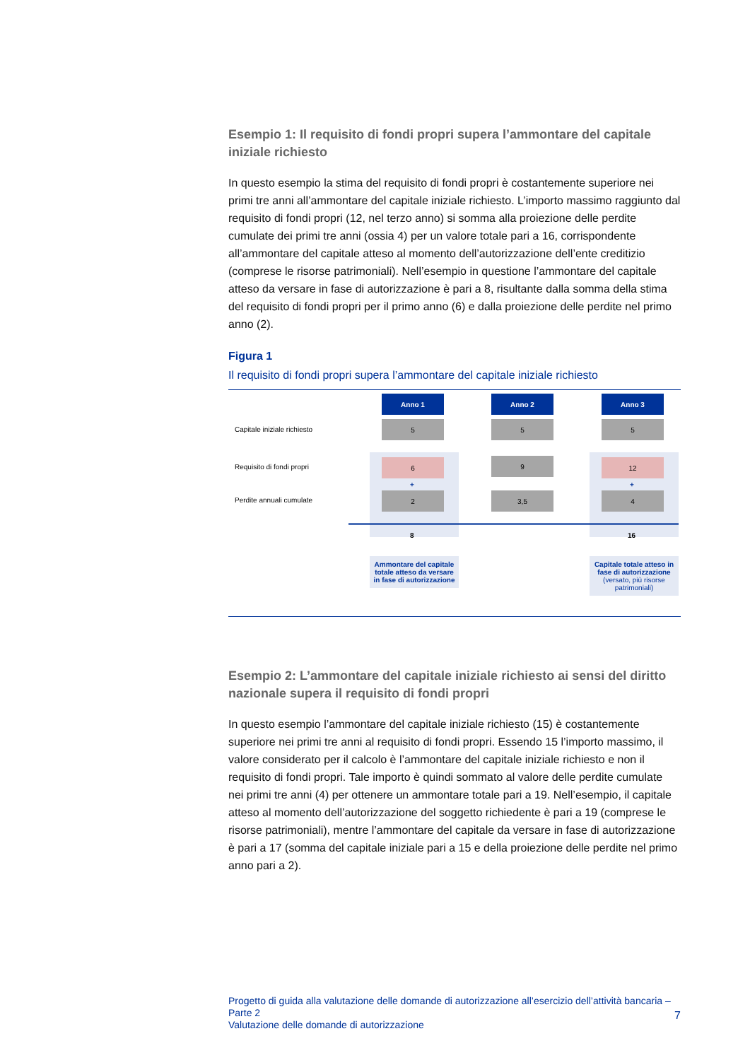Esempio 1: Il requisito di fondi propri supera l’ammontare del capitale iniziale richiesto
In questo esempio la stima del requisito di fondi propri è costantemente superiore nei primi tre anni all’ammontare del capitale iniziale richiesto. L’importo massimo raggiunto dal requisito di fondi propri (12, nel terzo anno) si somma alla proiezione delle perdite cumulate dei primi tre anni (ossia 4) per un valore totale pari a 16, corrispondente all’ammontare del capitale atteso al momento dell’autorizzazione dell’ente creditizio (comprese le risorse patrimoniali). Nell’esempio in questione l’ammontare del capitale atteso da versare in fase di autorizzazione è pari a 8, risultante dalla somma della stima del requisito di fondi propri per il primo anno (6) e dalla proiezione delle perdite nel primo anno (2).
Figura 1
Il requisito di fondi propri supera l’ammontare del capitale iniziale richiesto
Anno 1 Anno 2 Anno 3
Capitale iniziale richiesto
5 5 5
Requisito di fondi propri
6 9 12
+ +
Perdite annuali cumulate
2 3,5 4
8 16
Ammontare del capitale totale atteso da versare in fase di autorizzazione
Capitale totale atteso in fase di autorizzazione
(versato, più risorse patrimoniali)
Esempio 2: L’ammontare del capitale iniziale richiesto ai sensi del diritto nazionale supera il requisito di fondi propri
In questo esempio l’ammontare del capitale iniziale richiesto (15) è costantemente superiore nei primi tre anni al requisito di fondi propri. Essendo 15 l’importo massimo, il valore considerato per il calcolo è l’ammontare del capitale iniziale richiesto e non il requisito di fondi propri. Tale importo è quindi sommato al valore delle perdite cumulate nei primi tre anni (4) per ottenere un ammontare totale pari a 19. Nell’esempio, il capitale atteso al momento dell’autorizzazione del soggetto richiedente è pari a 19 (comprese le risorse patrimoniali), mentre l’ammontare del capitale da versare in fase di autorizzazione è pari a 17 (somma del capitale iniziale pari a 15 e della proiezione delle perdite nel primo anno pari a 2).
7
Progetto di guida alla valutazione delle domande di autorizzazione all’esercizio dell’attività bancaria – Parte 2
Valutazione delle domande di autorizzazione